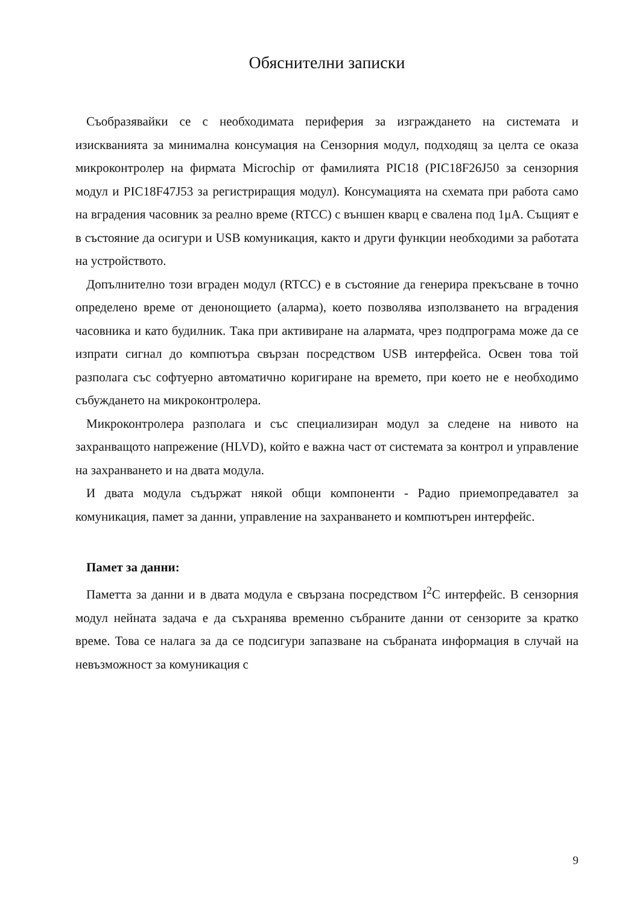Обяснителни записки
Съобразявайки се с необходимата периферия за изграждането на системата и изискванията за минимална консумация на Сензорния модул, подходящ за целта се оказа микроконтролер на фирмата Microchip от фамилията PIC18 (PIC18F26J50 за сензорния модул и PIC18F47J53 за регистриращия модул). Консумацията на схемата при работа само на вградения часовник за реално време (RTCC) с външен кварц е свалена под 1μA. Същият е в състояние да осигури и USB комуникация, както и други функции необходими за работата на устройството.
Допълнително този вграден модул (RTCC) е в състояние да генерира прекъсване в точно определено време от денонощието (аларма), което позволява използването на вградения часовника и като будилник. Така при активиране на алармата, чрез подпрограма може да се изпрати сигнал до компютъра свързан посредством USB интерфейса. Освен това той разполага със софтуерно автоматично коригиране на времето, при което не е необходимо събуждането на микроконтролера.
Микроконтролера разполага и със специализиран модул за следене на нивото на захранващото напрежение (HLVD), който е важна част от системата за контрол и управление на захранването и на двата модула.
И двата модула съдържат някой общи компоненти - Радио приемопредавател за комуникация, памет за данни, управление на захранването и компютърен интерфейс.
Памет за данни:
Паметта за данни и в двата модула е свързана посредством I<sup>2</sup>C интерфейс. В сензорния модул нейната задача е да съхранява временно събраните данни от сензорите за кратко време. Това се налага за да се подсигури запазване на събраната информация в случай на невъзможност за комуникация с
9